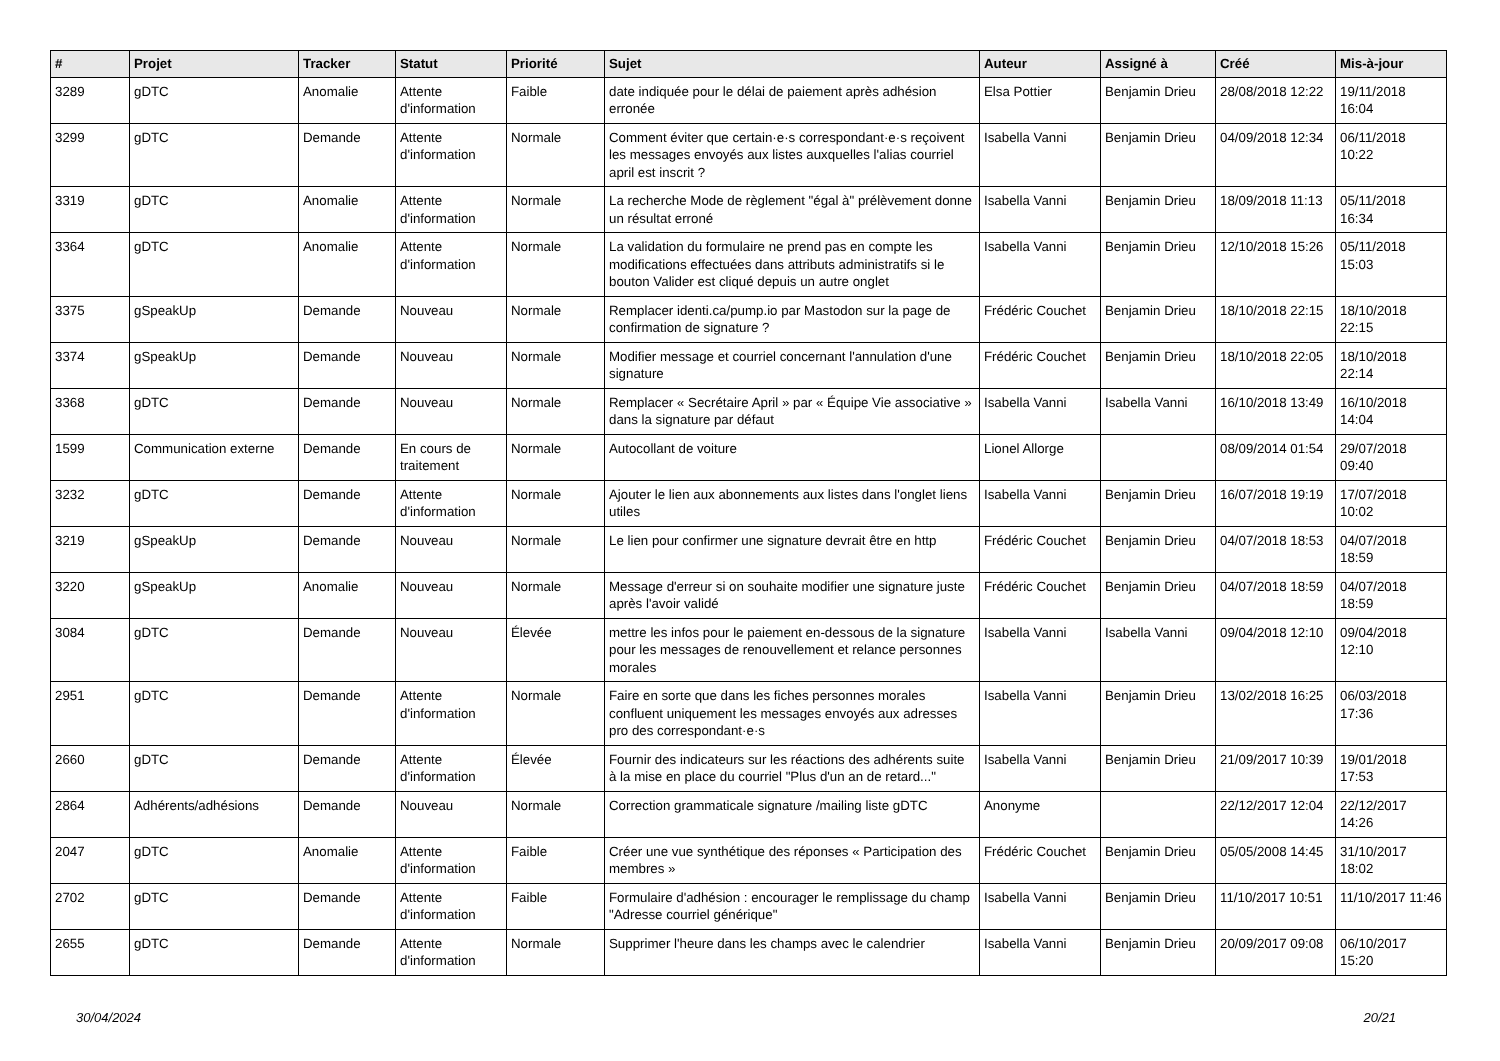| # | Projet | Tracker | Statut | Priorité | Sujet | Auteur | Assigné à | Créé | Mis-à-jour |
| --- | --- | --- | --- | --- | --- | --- | --- | --- | --- |
| 3289 | gDTC | Anomalie | Attente d'information | Faible | date indiquée pour le délai de paiement après adhésion erronée | Elsa Pottier | Benjamin Drieu | 28/08/2018 12:22 | 19/11/2018 16:04 |
| 3299 | gDTC | Demande | Attente d'information | Normale | Comment éviter que certain·e·s correspondant·e·s reçoivent les messages envoyés aux listes auxquelles l'alias courriel april est inscrit ? | Isabella Vanni | Benjamin Drieu | 04/09/2018 12:34 | 06/11/2018 10:22 |
| 3319 | gDTC | Anomalie | Attente d'information | Normale | La recherche Mode de règlement "égal à" prélèvement donne un résultat erroné | Isabella Vanni | Benjamin Drieu | 18/09/2018 11:13 | 05/11/2018 16:34 |
| 3364 | gDTC | Anomalie | Attente d'information | Normale | La validation du formulaire ne prend pas en compte les modifications effectuées dans attributs administratifs si le bouton Valider est cliqué depuis un autre onglet | Isabella Vanni | Benjamin Drieu | 12/10/2018 15:26 | 05/11/2018 15:03 |
| 3375 | gSpeakUp | Demande | Nouveau | Normale | Remplacer identi.ca/pump.io par Mastodon sur la page de confirmation de signature ? | Frédéric Couchet | Benjamin Drieu | 18/10/2018 22:15 | 18/10/2018 22:15 |
| 3374 | gSpeakUp | Demande | Nouveau | Normale | Modifier message et courriel concernant l'annulation d'une signature | Frédéric Couchet | Benjamin Drieu | 18/10/2018 22:05 | 18/10/2018 22:14 |
| 3368 | gDTC | Demande | Nouveau | Normale | Remplacer « Secrétaire April » par « Équipe Vie associative » dans la signature par défaut | Isabella Vanni | Isabella Vanni | 16/10/2018 13:49 | 16/10/2018 14:04 |
| 1599 | Communication externe | Demande | En cours de traitement | Normale | Autocollant de voiture | Lionel Allorge | | 08/09/2014 01:54 | 29/07/2018 09:40 |
| 3232 | gDTC | Demande | Attente d'information | Normale | Ajouter le lien aux abonnements aux listes dans l'onglet liens utiles | Isabella Vanni | Benjamin Drieu | 16/07/2018 19:19 | 17/07/2018 10:02 |
| 3219 | gSpeakUp | Demande | Nouveau | Normale | Le lien pour confirmer une signature devrait être en http | Frédéric Couchet | Benjamin Drieu | 04/07/2018 18:53 | 04/07/2018 18:59 |
| 3220 | gSpeakUp | Anomalie | Nouveau | Normale | Message d'erreur si on souhaite modifier une signature juste après l'avoir validé | Frédéric Couchet | Benjamin Drieu | 04/07/2018 18:59 | 04/07/2018 18:59 |
| 3084 | gDTC | Demande | Nouveau | Élevée | mettre les infos pour le paiement en-dessous de la signature pour les messages de renouvellement et relance personnes morales | Isabella Vanni | Isabella Vanni | 09/04/2018 12:10 | 09/04/2018 12:10 |
| 2951 | gDTC | Demande | Attente d'information | Normale | Faire en sorte que dans les fiches personnes morales confluent uniquement les messages envoyés aux adresses pro des correspondant·e·s | Isabella Vanni | Benjamin Drieu | 13/02/2018 16:25 | 06/03/2018 17:36 |
| 2660 | gDTC | Demande | Attente d'information | Élevée | Fournir des indicateurs sur les réactions des adhérents suite à la mise en place du courriel "Plus d'un an de retard..." | Isabella Vanni | Benjamin Drieu | 21/09/2017 10:39 | 19/01/2018 17:53 |
| 2864 | Adhérents/adhésions | Demande | Nouveau | Normale | Correction grammaticale signature /mailing liste gDTC | Anonyme | | 22/12/2017 12:04 | 22/12/2017 14:26 |
| 2047 | gDTC | Anomalie | Attente d'information | Faible | Créer une vue synthétique des réponses « Participation des membres » | Frédéric Couchet | Benjamin Drieu | 05/05/2008 14:45 | 31/10/2017 18:02 |
| 2702 | gDTC | Demande | Attente d'information | Faible | Formulaire d'adhésion : encourager le remplissage du champ "Adresse courriel générique" | Isabella Vanni | Benjamin Drieu | 11/10/2017 10:51 | 11/10/2017 11:46 |
| 2655 | gDTC | Demande | Attente d'information | Normale | Supprimer l'heure dans les champs avec le calendrier | Isabella Vanni | Benjamin Drieu | 20/09/2017 09:08 | 06/10/2017 15:20 |
30/04/2024 20/21